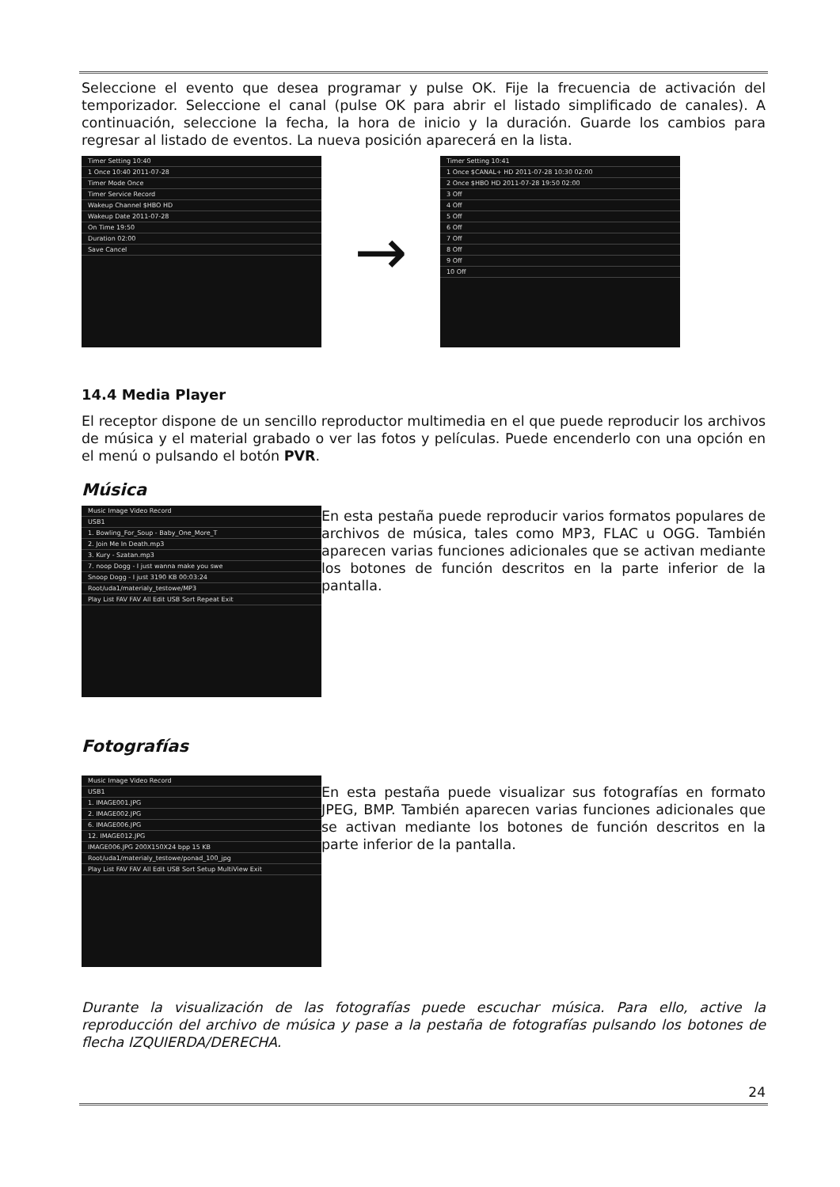Seleccione el evento que desea programar y pulse OK. Fije la frecuencia de activación del temporizador. Seleccione el canal (pulse OK para abrir el listado simplificado de canales). A continuación, seleccione la fecha, la hora de inicio y la duración. Guarde los cambios para regresar al listado de eventos. La nueva posición aparecerá en la lista.
Timer Setting 10:40
1 Once 10:40 2011-07-28
Timer Mode Once
Timer Service Record
Wakeup Channel $HBO HD
Wakeup Date 2011-07-28
On Time 19:50
Duration 02:00
Save Cancel
→
Timer Setting 10:41
1 Once $CANAL+ HD 2011-07-28 10:30 02:00
2 Once $HBO HD 2011-07-28 19:50 02:00
3 Off
4 Off
5 Off
6 Off
7 Off
8 Off
9 Off
10 Off
14.4 Media Player
El receptor dispone de un sencillo reproductor multimedia en el que puede reproducir los archivos de música y el material grabado o ver las fotos y películas. Puede encenderlo con una opción en el menú o pulsando el botón PVR.
Música
Music Image Video Record
USB1
1. Bowling_For_Soup - Baby_One_More_T
2. Join Me In Death.mp3
3. Kury - Szatan.mp3
7. noop Dogg - I just wanna make you swe
Snoop Dogg - I just 3190 KB 00:03:24
Root/uda1/materialy_testowe/MP3
Play List FAV FAV All Edit USB Sort Repeat Exit
En esta pestaña puede reproducir varios formatos populares de archivos de música, tales como MP3, FLAC u OGG. También aparecen varias funciones adicionales que se activan mediante los botones de función descritos en la parte inferior de la pantalla.
Fotografías
Music Image Video Record
USB1
1. IMAGE001.JPG
2. IMAGE002.JPG
6. IMAGE006.JPG
12. IMAGE012.JPG
IMAGE006.JPG 200X150X24 bpp 15 KB
Root/uda1/materialy_testowe/ponad_100_jpg
Play List FAV FAV All Edit USB Sort Setup MultiView Exit
En esta pestaña puede visualizar sus fotografías en formato JPEG, BMP. También aparecen varias funciones adicionales que se activan mediante los botones de función descritos en la parte inferior de la pantalla.
Durante la visualización de las fotografías puede escuchar música. Para ello, active la reproducción del archivo de música y pase a la pestaña de fotografías pulsando los botones de flecha IZQUIERDA/DERECHA.
24